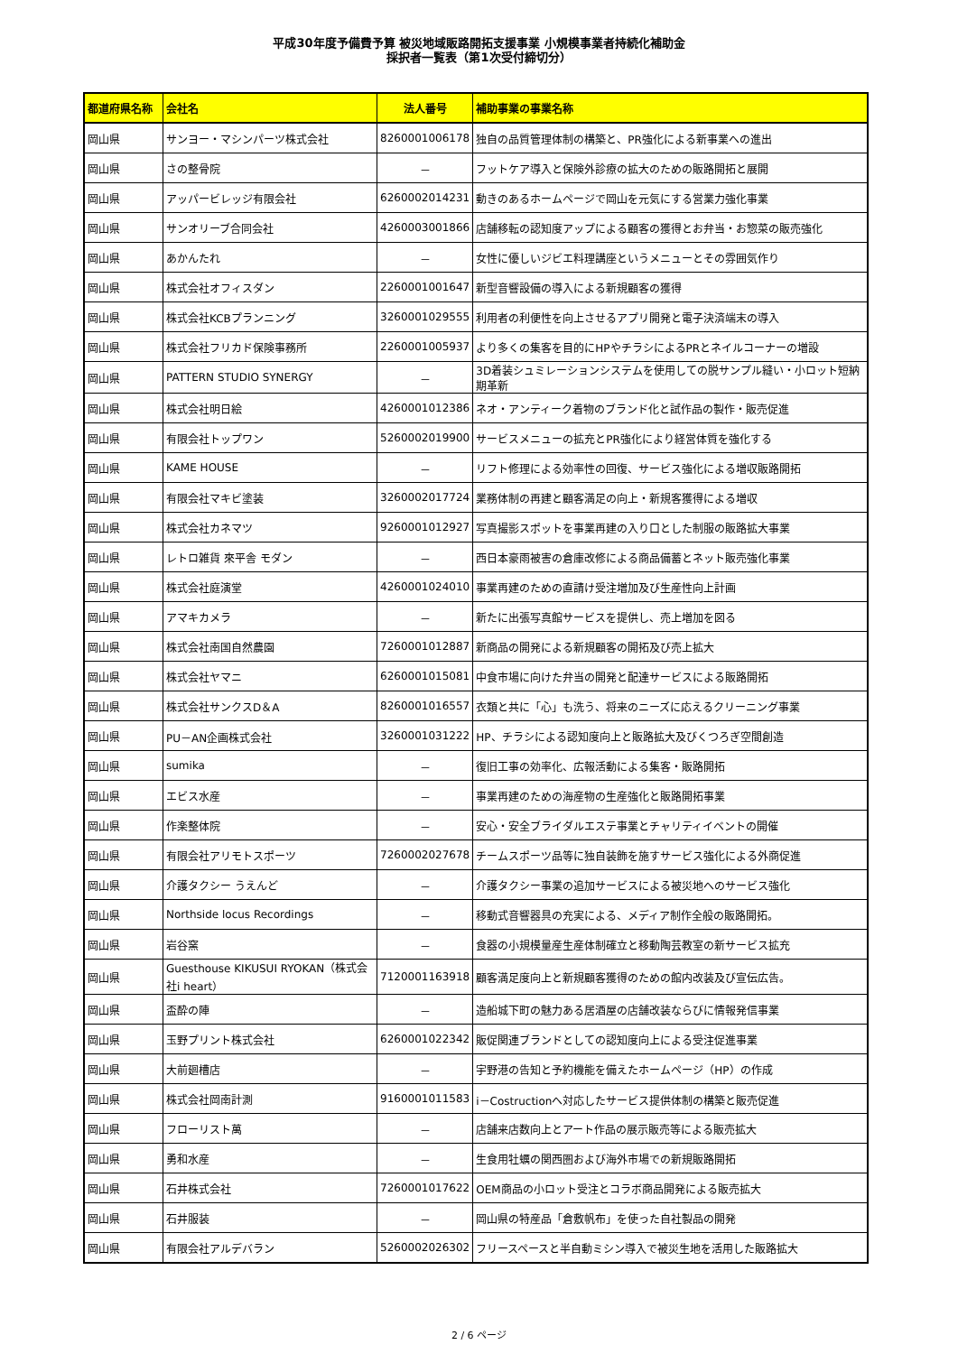平成30年度予備費予算 被災地域販路開拓支援事業 小規模事業者持続化補助金
採択者一覧表（第1次受付締切分）
| 都道府県名称 | 会社名 | 法人番号 | 補助事業の事業名称 |
| --- | --- | --- | --- |
| 岡山県 | サンヨー・マシンパーツ株式会社 | 8260001006178 | 独自の品質管理体制の構築と、PR強化による新事業への進出 |
| 岡山県 | さの整骨院 | － | フットケア導入と保険外診療の拡大のための販路開拓と展開 |
| 岡山県 | アッパービレッジ有限会社 | 6260002014231 | 動きのあるホームページで岡山を元気にする営業力強化事業 |
| 岡山県 | サンオリーブ合同会社 | 4260003001866 | 店舗移転の認知度アップによる顧客の獲得とお弁当・お惣菜の販売強化 |
| 岡山県 | あかんたれ | － | 女性に優しいジビエ料理講座というメニューとその雰囲気作り |
| 岡山県 | 株式会社オフィスダン | 2260001001647 | 新型音響設備の導入による新規顧客の獲得 |
| 岡山県 | 株式会社KCBプランニング | 3260001029555 | 利用者の利便性を向上させるアプリ開発と電子決済端末の導入 |
| 岡山県 | 株式会社フリカド保険事務所 | 2260001005937 | より多くの集客を目的にHPやチラシによるPRとネイルコーナーの増設 |
| 岡山県 | PATTERN STUDIO SYNERGY | － | 3D着装シュミレーションシステムを使用しての脱サンプル縫い・小ロット短納期革新 |
| 岡山県 | 株式会社明日絵 | 4260001012386 | ネオ・アンティーク着物のブランド化と試作品の製作・販売促進 |
| 岡山県 | 有限会社トップワン | 5260002019900 | サービスメニューの拡充とPR強化により経営体質を強化する |
| 岡山県 | KAME HOUSE | － | リフト修理による効率性の回復、サービス強化による増収販路開拓 |
| 岡山県 | 有限会社マキビ塗装 | 3260002017724 | 業務体制の再建と顧客満足の向上・新規客獲得による増収 |
| 岡山県 | 株式会社カネマツ | 9260001012927 | 写真撮影スポットを事業再建の入り口とした制服の販路拡大事業 |
| 岡山県 | レトロ雑貨 來平舎 モダン | － | 西日本豪雨被害の倉庫改修による商品備蓄とネット販売強化事業 |
| 岡山県 | 株式会社庭演堂 | 4260001024010 | 事業再建のための直請け受注増加及び生産性向上計画 |
| 岡山県 | アマキカメラ | － | 新たに出張写真館サービスを提供し、売上増加を図る |
| 岡山県 | 株式会社南国自然農園 | 7260001012887 | 新商品の開発による新規顧客の開拓及び売上拡大 |
| 岡山県 | 株式会社ヤマニ | 6260001015081 | 中食市場に向けた弁当の開発と配達サービスによる販路開拓 |
| 岡山県 | 株式会社サンクスD＆A | 8260001016557 | 衣類と共に「心」も洗う、将来のニーズに応えるクリーニング事業 |
| 岡山県 | PU－AN企画株式会社 | 3260001031222 | HP、チラシによる認知度向上と販路拡大及びくつろぎ空間創造 |
| 岡山県 | sumika | － | 復旧工事の効率化、広報活動による集客・販路開拓 |
| 岡山県 | エビス水産 | － | 事業再建のための海産物の生産強化と販路開拓事業 |
| 岡山県 | 作楽整体院 | － | 安心・安全ブライダルエステ事業とチャリティイベントの開催 |
| 岡山県 | 有限会社アリモトスポーツ | 7260002027678 | チームスポーツ品等に独自装飾を施すサービス強化による外商促進 |
| 岡山県 | 介護タクシー うえんど | － | 介護タクシー事業の追加サービスによる被災地へのサービス強化 |
| 岡山県 | Northside locus Recordings | － | 移動式音響器具の充実による、メディア制作全般の販路開拓。 |
| 岡山県 | 岩谷窯 | － | 食器の小規模量産生産体制確立と移動陶芸教室の新サービス拡充 |
| 岡山県 | Guesthouse KIKUSUI RYOKAN（株式会社i heart） | 7120001163918 | 顧客満足度向上と新規顧客獲得のための館内改装及び宣伝広告。 |
| 岡山県 | 盃酔の陣 | － | 造船城下町の魅力ある居酒屋の店舗改装ならびに情報発信事業 |
| 岡山県 | 玉野プリント株式会社 | 6260001022342 | 販促関連ブランドとしての認知度向上による受注促進事業 |
| 岡山県 | 大前廻槽店 | － | 宇野港の告知と予約機能を備えたホームページ（HP）の作成 |
| 岡山県 | 株式会社岡南計測 | 9160001011583 | i－Costructionへ対応したサービス提供体制の構築と販売促進 |
| 岡山県 | フローリスト萬 | － | 店舗来店数向上とアート作品の展示販売等による販売拡大 |
| 岡山県 | 勇和水産 | － | 生食用牡蠣の関西圏および海外市場での新規販路開拓 |
| 岡山県 | 石井株式会社 | 7260001017622 | OEM商品の小ロット受注とコラボ商品開発による販売拡大 |
| 岡山県 | 石井服装 | － | 岡山県の特産品「倉敷帆布」を使った自社製品の開発 |
| 岡山県 | 有限会社アルデバラン | 5260002026302 | フリースペースと半自動ミシン導入で被災生地を活用した販路拡大 |
2 / 6 ページ